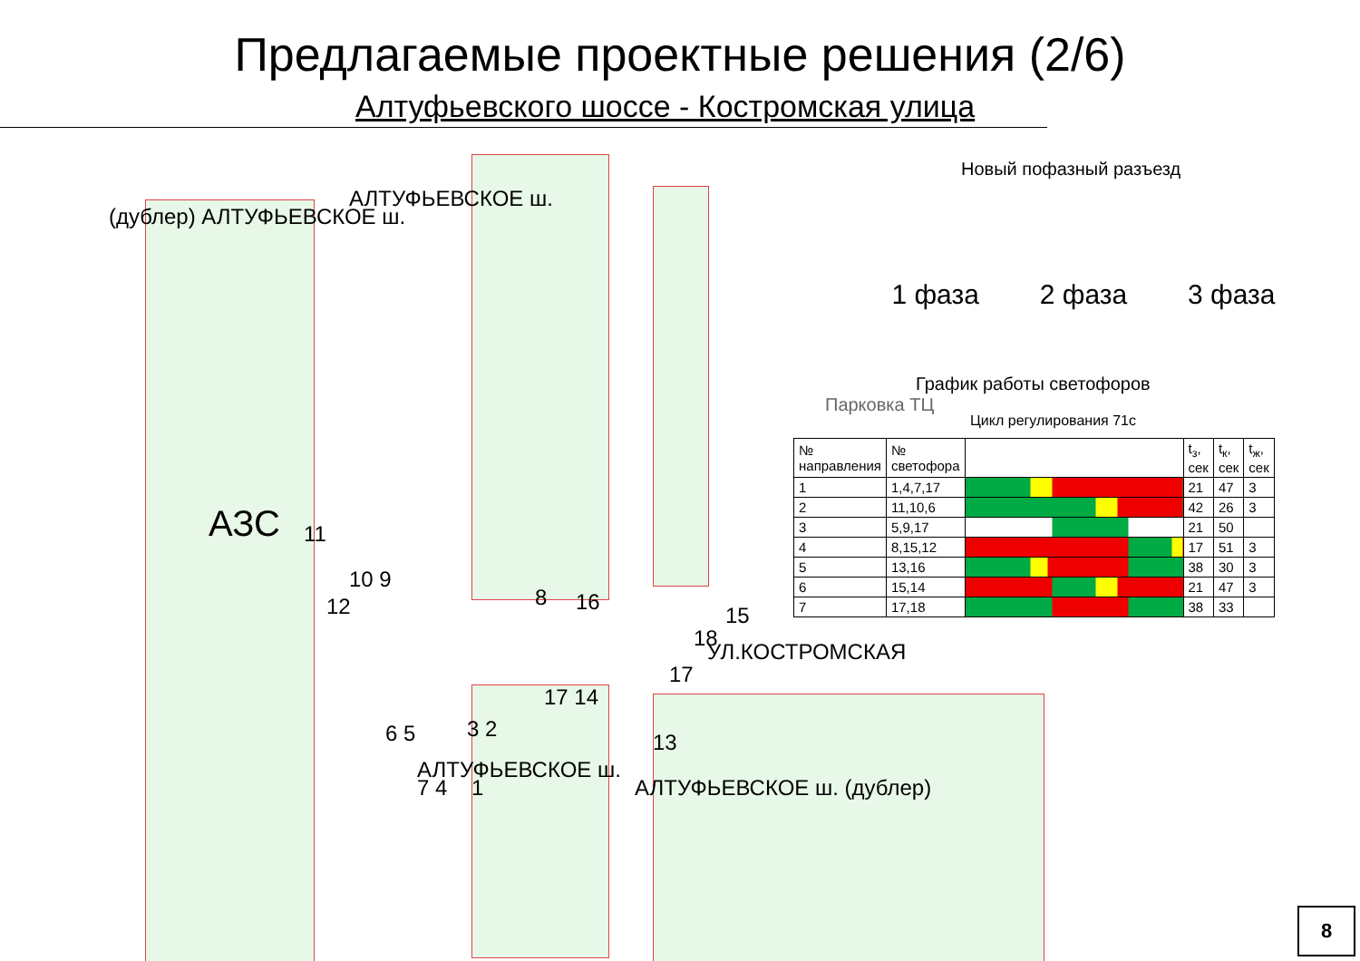Предлагаемые проектные решения (2/6)
Алтуфьевского шоссе - Костромская улица
АЗС
(дублер) АЛТУФЬЕВСКОЕ ш.
АЛТУФЬЕВСКОЕ ш.
УЛ.КОСТРОМСКАЯ
АЛТУФЬЕВСКОЕ ш.
АЛТУФЬЕВСКОЕ ш. (дублер)
11
10 9
12 8 16
15
18
17
17 14
6 5 3 2
13
7 4 1
Новый пофазный разъезд
1 фаза 2 фаза 3 фаза
Парковка ТЦ
График работы светофоров
Цикл регулирования 71с
| № направления | № светофора | | t<sub>з</sub>, сек | t<sub>к</sub>, сек | t<sub>ж</sub>, сек |
| --- | --- | --- | --- | --- | --- |
| 1 | 1,4,7,17 | | 21 | 47 | 3 |
| 2 | 11,10,6 | | 42 | 26 | 3 |
| 3 | 5,9,17 | | 21 | 50 | |
| 4 | 8,15,12 | | 17 | 51 | 3 |
| 5 | 13,16 | | 38 | 30 | 3 |
| 6 | 15,14 | | 21 | 47 | 3 |
| 7 | 17,18 | | 38 | 33 | |
8